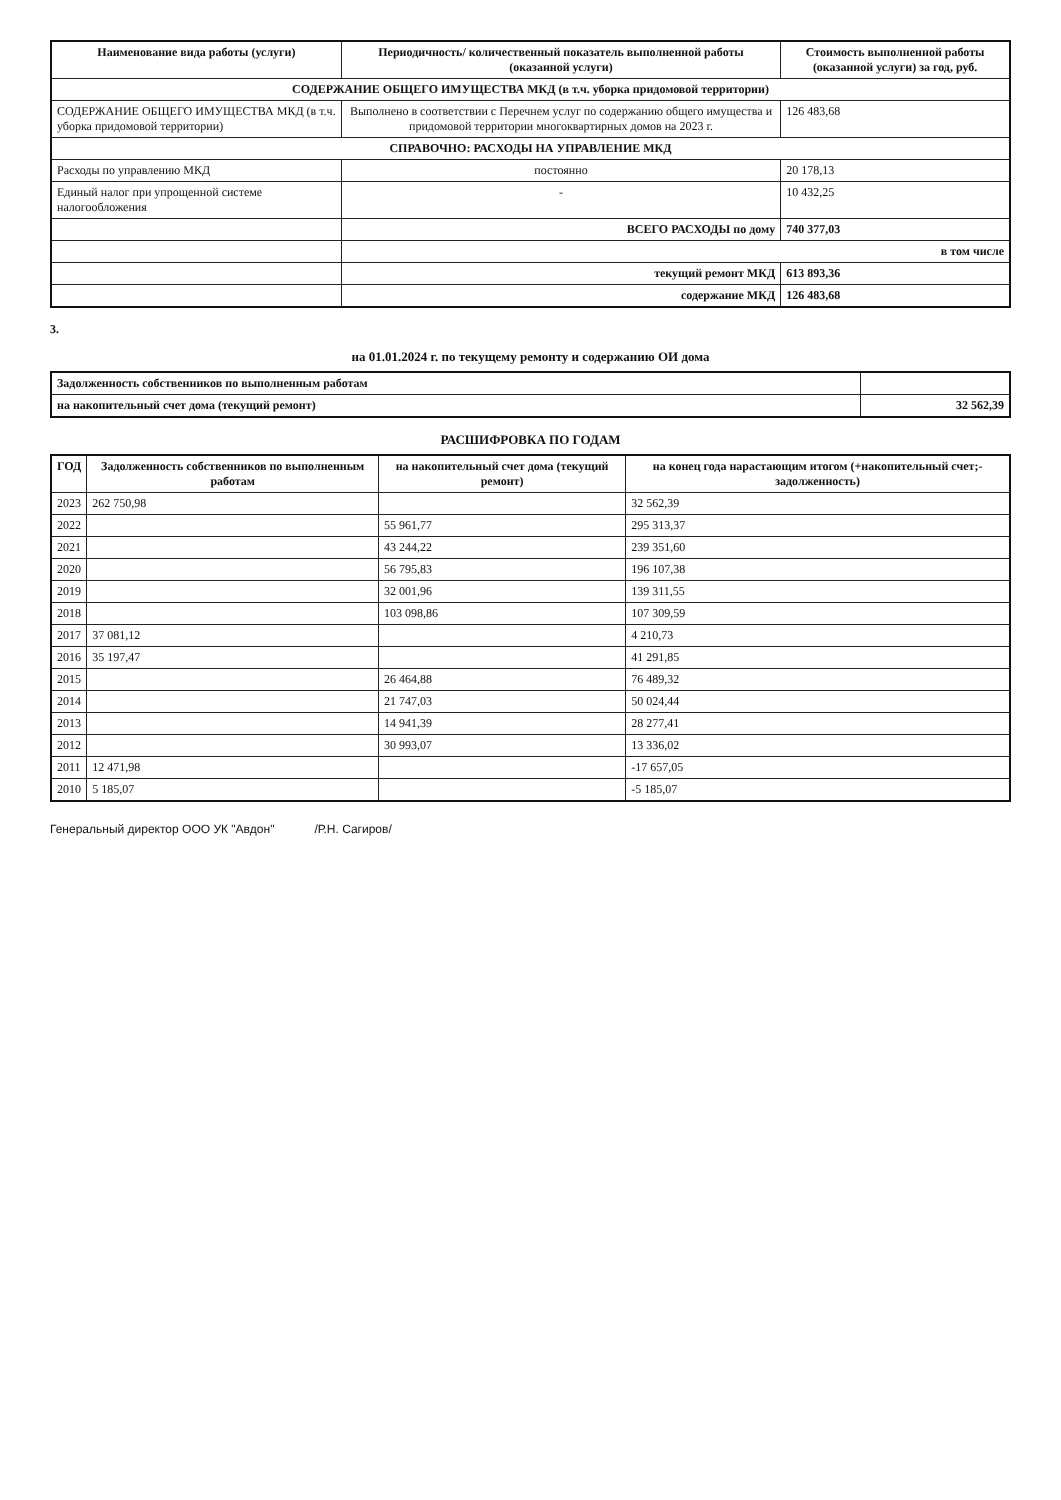| Наименование вида работы (услуги) | Периодичность/ количественный показатель выполненной работы (оказанной услуги) | Стоимость выполненной работы (оказанной услуги) за год, руб. |
| --- | --- | --- |
| СОДЕРЖАНИЕ ОБЩЕГО ИМУЩЕСТВА МКД (в т.ч. уборка придомовой территории) | | |
| СОДЕРЖАНИЕ ОБЩЕГО ИМУЩЕСТВА МКД (в т.ч. уборка придомовой территории) | Выполнено в соответствии с Перечнем услуг по содержанию общего имущества и придомовой территории многоквартирных домов на 2023 г. | 126 483,68 |
| СПРАВОЧНО: РАСХОДЫ НА УПРАВЛЕНИЕ МКД | | |
| Расходы по управлению МКД | постоянно | 20 178,13 |
| Единый налог при упрощенной системе налогообложения | - | 10 432,25 |
| | ВСЕГО РАСХОДЫ по дому | 740 377,03 |
| | в том числе | |
| | текущий ремонт МКД | 613 893,36 |
| | содержание МКД | 126 483,68 |
3.
на 01.01.2024 г. по текущему ремонту и содержанию ОИ дома
| Задолженность собственников по выполненным работам | |
| на накопительный счет дома (текущий ремонт) | 32 562,39 |
РАСШИФРОВКА ПО ГОДАМ
| ГОД | Задолженность собственников по выполненным работам | на накопительный счет дома (текущий ремонт) | на конец года нарастающим итогом (+накопительный счет;-задолженность) |
| --- | --- | --- | --- |
| 2023 | 262 750,98 | | 32 562,39 |
| 2022 | | 55 961,77 | 295 313,37 |
| 2021 | | 43 244,22 | 239 351,60 |
| 2020 | | 56 795,83 | 196 107,38 |
| 2019 | | 32 001,96 | 139 311,55 |
| 2018 | | 103 098,86 | 107 309,59 |
| 2017 | 37 081,12 | | 4 210,73 |
| 2016 | 35 197,47 | | 41 291,85 |
| 2015 | | 26 464,88 | 76 489,32 |
| 2014 | | 21 747,03 | 50 024,44 |
| 2013 | | 14 941,39 | 28 277,41 |
| 2012 | | 30 993,07 | 13 336,02 |
| 2011 | 12 471,98 | | -17 657,05 |
| 2010 | 5 185,07 | | -5 185,07 |
Генеральный директор ООО УК "Авдон" /Р.Н. Сагиров/